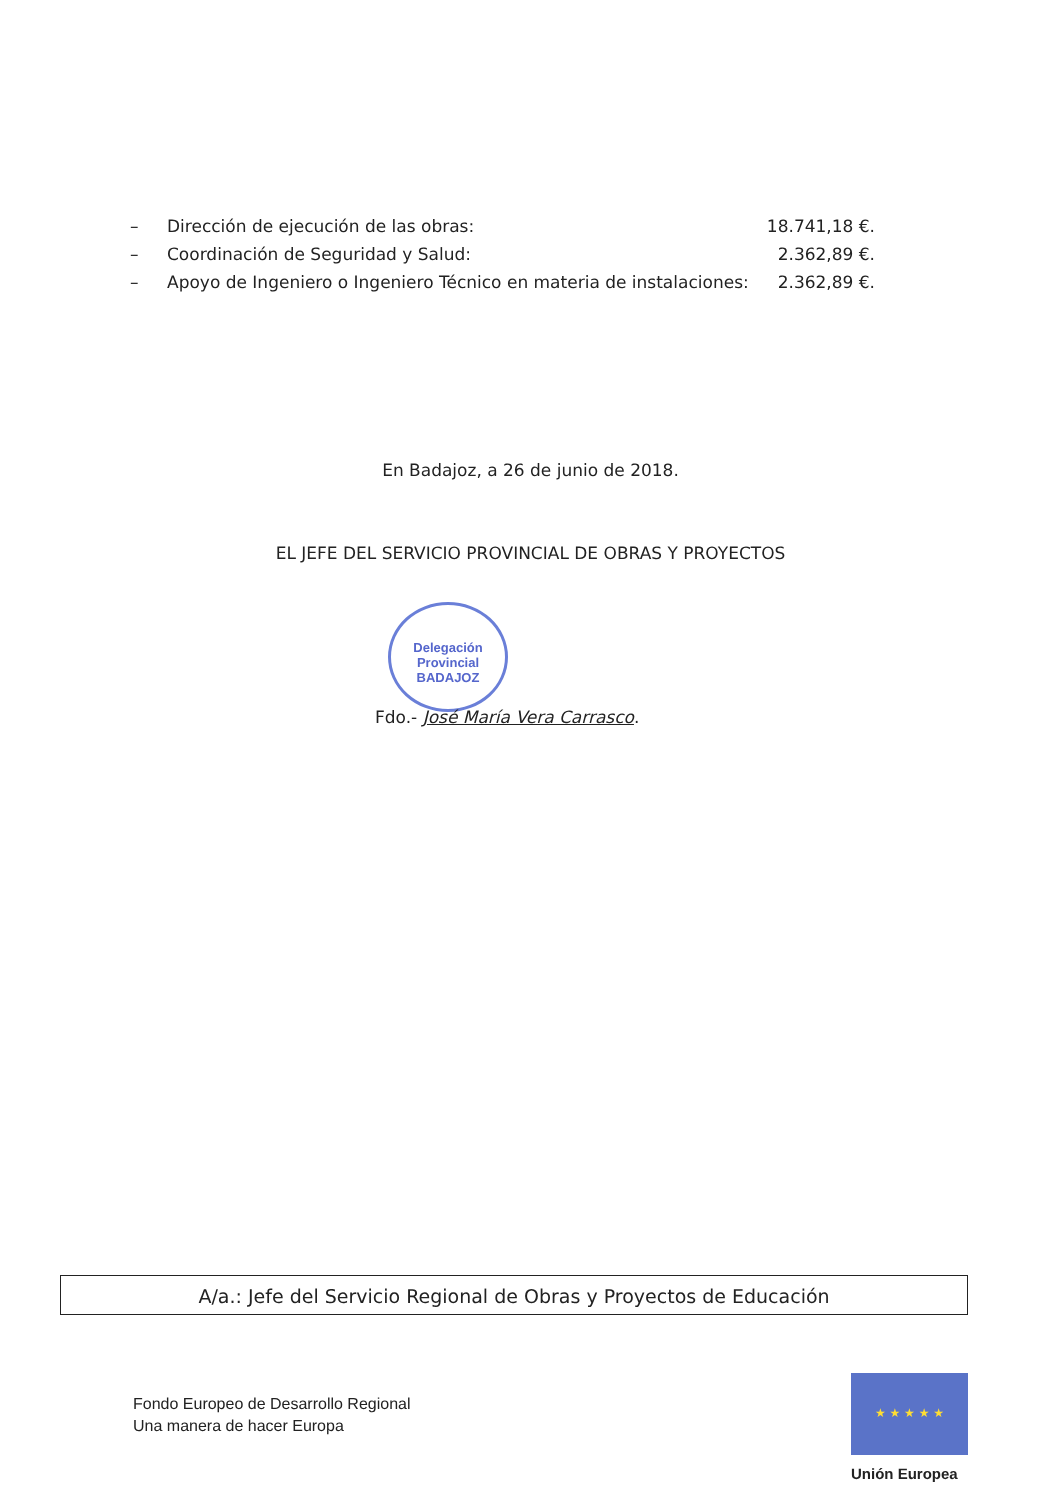– Dirección de ejecución de las obras: 18.741,18 €.
– Coordinación de Seguridad y Salud: 2.362,89 €.
– Apoyo de Ingeniero o Ingeniero Técnico en materia de instalaciones: 2.362,89 €.
En Badajoz, a 26 de junio de 2018.
EL JEFE DEL SERVICIO PROVINCIAL DE OBRAS Y PROYECTOS
Delegación
Provincial
BADAJOZ
Fdo.- José María Vera Carrasco.
A/a.: Jefe del Servicio Regional de Obras y Proyectos de Educación
Fondo Europeo de Desarrollo Regional
Una manera de hacer Europa
★ ★ ★ ★ ★
Unión Europea